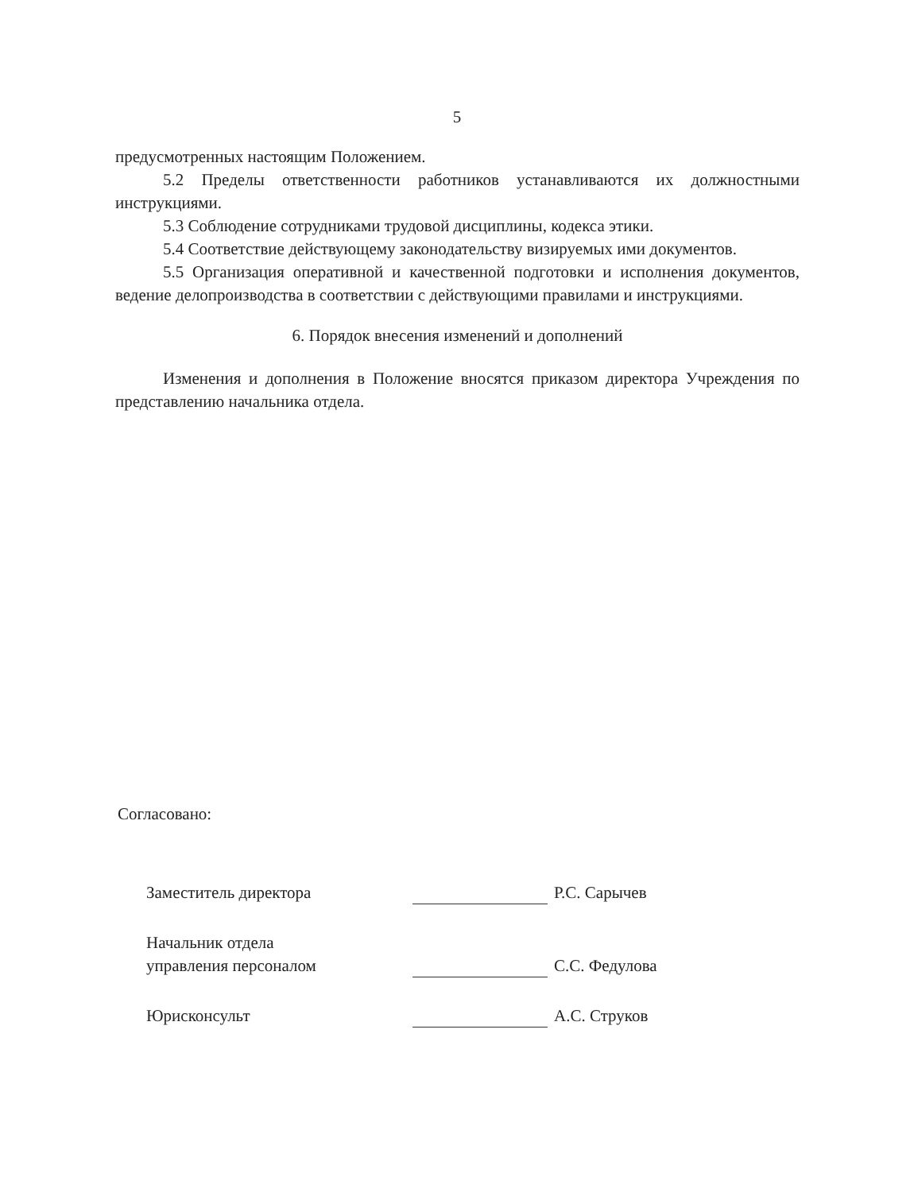5
предусмотренных настоящим Положением.
5.2 Пределы ответственности работников устанавливаются их должностными инструкциями.
5.3 Соблюдение сотрудниками трудовой дисциплины, кодекса этики.
5.4 Соответствие действующему законодательству визируемых ими документов.
5.5 Организация оперативной и качественной подготовки и исполнения документов, ведение делопроизводства в соответствии с действующими правилами и инструкциями.
6. Порядок внесения изменений и дополнений
Изменения и дополнения в Положение вносятся приказом директора Учреждения по представлению начальника отдела.
Согласовано:
Заместитель директора
Р.С. Сарычев
Начальник отдела
управления персоналом
С.С. Федулова
Юрисконсульт
А.С. Струков